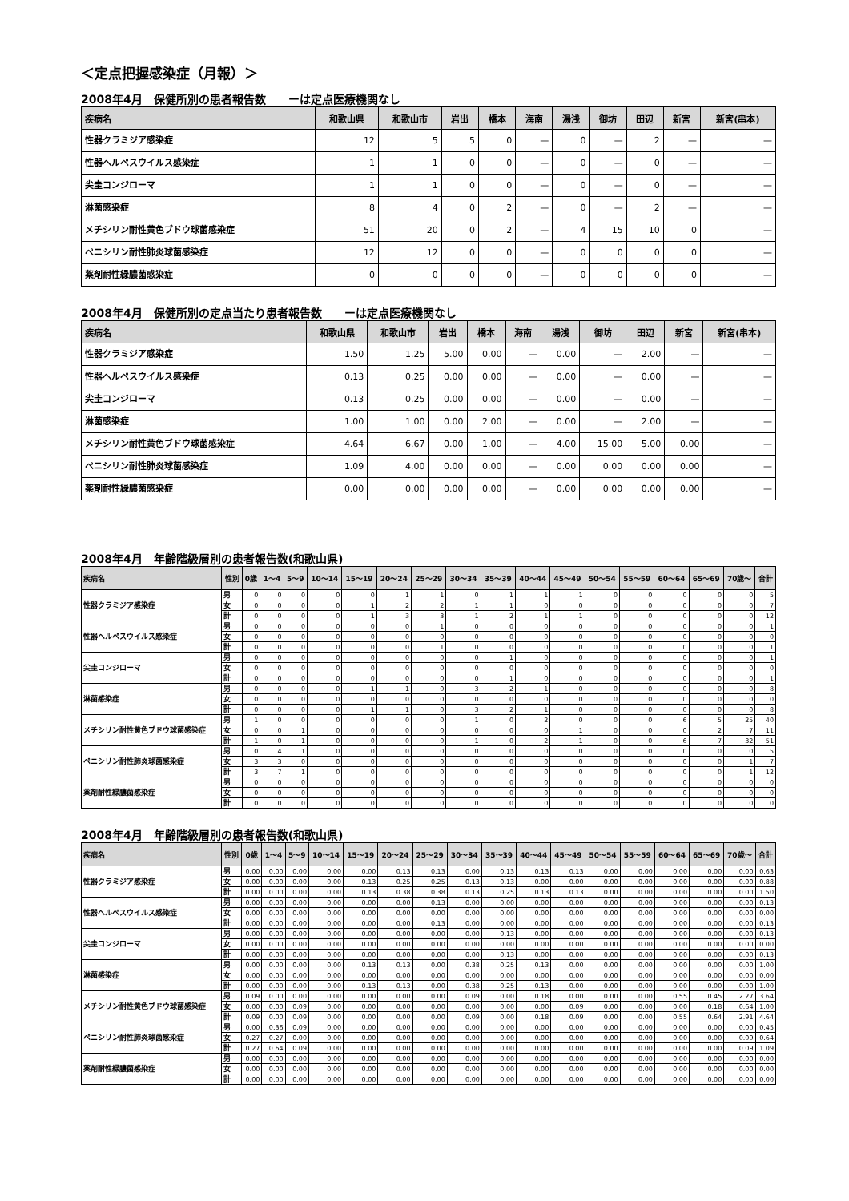＜定点把握感染症（月報）＞
2008年4月　保健所別の患者報告数　　ーは定点医療機関なし
| 疾病名 | 和歌山県 | 和歌山市 | 岩出 | 橋本 | 海南 | 湯浅 | 御坊 | 田辺 | 新宮 | 新宮(串本) |
| --- | --- | --- | --- | --- | --- | --- | --- | --- | --- | --- |
| 性器クラミジア感染症 | 12 | 5 | 5 | 0 | — | 0 | — | 2 | — | — |
| 性器ヘルペスウイルス感染症 | 1 | 1 | 0 | 0 | — | 0 | — | 0 | — | — |
| 尖圭コンジローマ | 1 | 1 | 0 | 0 | — | 0 | — | 0 | — | — |
| 淋菌感染症 | 8 | 4 | 0 | 2 | — | 0 | — | 2 | — | — |
| メチシリン耐性黄色ブドウ球菌感染症 | 51 | 20 | 0 | 2 | — | 4 | 15 | 10 | 0 | — |
| ペニシリン耐性肺炎球菌感染症 | 12 | 12 | 0 | 0 | — | 0 | 0 | 0 | 0 | — |
| 薬剤耐性緑膿菌感染症 | 0 | 0 | 0 | 0 | — | 0 | 0 | 0 | 0 | — |
2008年4月　保健所別の定点当たり患者報告数　　ーは定点医療機関なし
| 疾病名 | 和歌山県 | 和歌山市 | 岩出 | 橋本 | 海南 | 湯浅 | 御坊 | 田辺 | 新宮 | 新宮(串本) |
| --- | --- | --- | --- | --- | --- | --- | --- | --- | --- | --- |
| 性器クラミジア感染症 | 1.50 | 1.25 | 5.00 | 0.00 | — | 0.00 | — | 2.00 | — | — |
| 性器ヘルペスウイルス感染症 | 0.13 | 0.25 | 0.00 | 0.00 | — | 0.00 | — | 0.00 | — | — |
| 尖圭コンジローマ | 0.13 | 0.25 | 0.00 | 0.00 | — | 0.00 | — | 0.00 | — | — |
| 淋菌感染症 | 1.00 | 1.00 | 0.00 | 2.00 | — | 0.00 | — | 2.00 | — | — |
| メチシリン耐性黄色ブドウ球菌感染症 | 4.64 | 6.67 | 0.00 | 1.00 | — | 4.00 | 15.00 | 5.00 | 0.00 | — |
| ペニシリン耐性肺炎球菌感染症 | 1.09 | 4.00 | 0.00 | 0.00 | — | 0.00 | 0.00 | 0.00 | 0.00 | — |
| 薬剤耐性緑膿菌感染症 | 0.00 | 0.00 | 0.00 | 0.00 | — | 0.00 | 0.00 | 0.00 | 0.00 | — |
2008年4月　年齢階級層別の患者報告数(和歌山県)
| 疾病名 | 性別 | 0歳 | 1～4 | 5～9 | 10～14 | 15～19 | 20～24 | 25～29 | 30～34 | 35～39 | 40～44 | 45～49 | 50～54 | 55～59 | 60～64 | 65～69 | 70歳～ | 合計 |
| --- | --- | --- | --- | --- | --- | --- | --- | --- | --- | --- | --- | --- | --- | --- | --- | --- | --- | --- |
| 性器クラミジア感染症 | 男 | 0 | 0 | 0 | 0 | 0 | 1 | 1 | 0 | 1 | 1 | 1 | 0 | 0 | 0 | 0 | 0 | 5 |
| | 女 | 0 | 0 | 0 | 0 | 1 | 2 | 2 | 1 | 1 | 0 | 0 | 0 | 0 | 0 | 0 | 0 | 7 |
| | 計 | 0 | 0 | 0 | 0 | 1 | 3 | 3 | 1 | 2 | 1 | 1 | 0 | 0 | 0 | 0 | 0 | 12 |
| 性器ヘルペスウイルス感染症 | 男 | 0 | 0 | 0 | 0 | 0 | 0 | 1 | 0 | 0 | 0 | 0 | 0 | 0 | 0 | 0 | 0 | 1 |
| | 女 | 0 | 0 | 0 | 0 | 0 | 0 | 0 | 0 | 0 | 0 | 0 | 0 | 0 | 0 | 0 | 0 | 0 |
| | 計 | 0 | 0 | 0 | 0 | 0 | 0 | 1 | 0 | 0 | 0 | 0 | 0 | 0 | 0 | 0 | 0 | 1 |
| 尖圭コンジローマ | 男 | 0 | 0 | 0 | 0 | 0 | 0 | 0 | 0 | 1 | 0 | 0 | 0 | 0 | 0 | 0 | 0 | 1 |
| | 女 | 0 | 0 | 0 | 0 | 0 | 0 | 0 | 0 | 0 | 0 | 0 | 0 | 0 | 0 | 0 | 0 | 0 |
| | 計 | 0 | 0 | 0 | 0 | 0 | 0 | 0 | 0 | 1 | 0 | 0 | 0 | 0 | 0 | 0 | 0 | 1 |
| 淋菌感染症 | 男 | 0 | 0 | 0 | 0 | 1 | 1 | 0 | 3 | 2 | 1 | 0 | 0 | 0 | 0 | 0 | 0 | 8 |
| | 女 | 0 | 0 | 0 | 0 | 0 | 0 | 0 | 0 | 0 | 0 | 0 | 0 | 0 | 0 | 0 | 0 | 0 |
| | 計 | 0 | 0 | 0 | 0 | 1 | 1 | 0 | 3 | 2 | 1 | 0 | 0 | 0 | 0 | 0 | 0 | 8 |
| メチシリン耐性黄色ブドウ球菌感染症 | 男 | 1 | 0 | 0 | 0 | 0 | 0 | 0 | 1 | 0 | 2 | 0 | 0 | 0 | 6 | 5 | 25 | 40 |
| | 女 | 0 | 0 | 1 | 0 | 0 | 0 | 0 | 0 | 0 | 0 | 1 | 0 | 0 | 0 | 2 | 7 | 11 |
| | 計 | 1 | 0 | 1 | 0 | 0 | 0 | 0 | 1 | 0 | 2 | 1 | 0 | 0 | 6 | 7 | 32 | 51 |
| ペニシリン耐性肺炎球菌感染症 | 男 | 0 | 4 | 1 | 0 | 0 | 0 | 0 | 0 | 0 | 0 | 0 | 0 | 0 | 0 | 0 | 0 | 5 |
| | 女 | 3 | 3 | 0 | 0 | 0 | 0 | 0 | 0 | 0 | 0 | 0 | 0 | 0 | 0 | 0 | 1 | 7 |
| | 計 | 3 | 7 | 1 | 0 | 0 | 0 | 0 | 0 | 0 | 0 | 0 | 0 | 0 | 0 | 0 | 1 | 12 |
| 薬剤耐性緑膿菌感染症 | 男 | 0 | 0 | 0 | 0 | 0 | 0 | 0 | 0 | 0 | 0 | 0 | 0 | 0 | 0 | 0 | 0 | 0 |
| | 女 | 0 | 0 | 0 | 0 | 0 | 0 | 0 | 0 | 0 | 0 | 0 | 0 | 0 | 0 | 0 | 0 | 0 |
| | 計 | 0 | 0 | 0 | 0 | 0 | 0 | 0 | 0 | 0 | 0 | 0 | 0 | 0 | 0 | 0 | 0 | 0 |
2008年4月　年齢階級層別の患者報告数(和歌山県)
| 疾病名 | 性別 | 0歳 | 1～4 | 5～9 | 10～14 | 15～19 | 20～24 | 25～29 | 30～34 | 35～39 | 40～44 | 45～49 | 50～54 | 55～59 | 60～64 | 65～69 | 70歳～ | 合計 |
| --- | --- | --- | --- | --- | --- | --- | --- | --- | --- | --- | --- | --- | --- | --- | --- | --- | --- | --- |
| 性器クラミジア感染症 | 男 | 0.00 | 0.00 | 0.00 | 0.00 | 0.00 | 0.13 | 0.13 | 0.00 | 0.13 | 0.13 | 0.13 | 0.00 | 0.00 | 0.00 | 0.00 | 0.00 | 0.63 |
| | 女 | 0.00 | 0.00 | 0.00 | 0.00 | 0.13 | 0.25 | 0.25 | 0.13 | 0.13 | 0.00 | 0.00 | 0.00 | 0.00 | 0.00 | 0.00 | 0.00 | 0.88 |
| | 計 | 0.00 | 0.00 | 0.00 | 0.00 | 0.13 | 0.38 | 0.38 | 0.13 | 0.25 | 0.13 | 0.13 | 0.00 | 0.00 | 0.00 | 0.00 | 0.00 | 1.50 |
| 性器ヘルペスウイルス感染症 | 男 | 0.00 | 0.00 | 0.00 | 0.00 | 0.00 | 0.00 | 0.13 | 0.00 | 0.00 | 0.00 | 0.00 | 0.00 | 0.00 | 0.00 | 0.00 | 0.00 | 0.13 |
| | 女 | 0.00 | 0.00 | 0.00 | 0.00 | 0.00 | 0.00 | 0.00 | 0.00 | 0.00 | 0.00 | 0.00 | 0.00 | 0.00 | 0.00 | 0.00 | 0.00 | 0.00 |
| | 計 | 0.00 | 0.00 | 0.00 | 0.00 | 0.00 | 0.00 | 0.13 | 0.00 | 0.00 | 0.00 | 0.00 | 0.00 | 0.00 | 0.00 | 0.00 | 0.00 | 0.13 |
| 尖圭コンジローマ | 男 | 0.00 | 0.00 | 0.00 | 0.00 | 0.00 | 0.00 | 0.00 | 0.00 | 0.13 | 0.00 | 0.00 | 0.00 | 0.00 | 0.00 | 0.00 | 0.00 | 0.13 |
| | 女 | 0.00 | 0.00 | 0.00 | 0.00 | 0.00 | 0.00 | 0.00 | 0.00 | 0.00 | 0.00 | 0.00 | 0.00 | 0.00 | 0.00 | 0.00 | 0.00 | 0.00 |
| | 計 | 0.00 | 0.00 | 0.00 | 0.00 | 0.00 | 0.00 | 0.00 | 0.00 | 0.13 | 0.00 | 0.00 | 0.00 | 0.00 | 0.00 | 0.00 | 0.00 | 0.13 |
| 淋菌感染症 | 男 | 0.00 | 0.00 | 0.00 | 0.00 | 0.13 | 0.13 | 0.00 | 0.38 | 0.25 | 0.13 | 0.00 | 0.00 | 0.00 | 0.00 | 0.00 | 0.00 | 1.00 |
| | 女 | 0.00 | 0.00 | 0.00 | 0.00 | 0.00 | 0.00 | 0.00 | 0.00 | 0.00 | 0.00 | 0.00 | 0.00 | 0.00 | 0.00 | 0.00 | 0.00 | 0.00 |
| | 計 | 0.00 | 0.00 | 0.00 | 0.00 | 0.13 | 0.13 | 0.00 | 0.38 | 0.25 | 0.13 | 0.00 | 0.00 | 0.00 | 0.00 | 0.00 | 0.00 | 1.00 |
| メチシリン耐性黄色ブドウ球菌感染症 | 男 | 0.09 | 0.00 | 0.00 | 0.00 | 0.00 | 0.00 | 0.00 | 0.09 | 0.00 | 0.18 | 0.00 | 0.00 | 0.00 | 0.55 | 0.45 | 2.27 | 3.64 |
| | 女 | 0.00 | 0.00 | 0.09 | 0.00 | 0.00 | 0.00 | 0.00 | 0.00 | 0.00 | 0.00 | 0.09 | 0.00 | 0.00 | 0.00 | 0.18 | 0.64 | 1.00 |
| | 計 | 0.09 | 0.00 | 0.09 | 0.00 | 0.00 | 0.00 | 0.00 | 0.09 | 0.00 | 0.18 | 0.09 | 0.00 | 0.00 | 0.55 | 0.64 | 2.91 | 4.64 |
| ペニシリン耐性肺炎球菌感染症 | 男 | 0.00 | 0.36 | 0.09 | 0.00 | 0.00 | 0.00 | 0.00 | 0.00 | 0.00 | 0.00 | 0.00 | 0.00 | 0.00 | 0.00 | 0.00 | 0.00 | 0.45 |
| | 女 | 0.27 | 0.27 | 0.00 | 0.00 | 0.00 | 0.00 | 0.00 | 0.00 | 0.00 | 0.00 | 0.00 | 0.00 | 0.00 | 0.00 | 0.00 | 0.09 | 0.64 |
| | 計 | 0.27 | 0.64 | 0.09 | 0.00 | 0.00 | 0.00 | 0.00 | 0.00 | 0.00 | 0.00 | 0.00 | 0.00 | 0.00 | 0.00 | 0.00 | 0.09 | 1.09 |
| 薬剤耐性緑膿菌感染症 | 男 | 0.00 | 0.00 | 0.00 | 0.00 | 0.00 | 0.00 | 0.00 | 0.00 | 0.00 | 0.00 | 0.00 | 0.00 | 0.00 | 0.00 | 0.00 | 0.00 | 0.00 |
| | 女 | 0.00 | 0.00 | 0.00 | 0.00 | 0.00 | 0.00 | 0.00 | 0.00 | 0.00 | 0.00 | 0.00 | 0.00 | 0.00 | 0.00 | 0.00 | 0.00 | 0.00 |
| | 計 | 0.00 | 0.00 | 0.00 | 0.00 | 0.00 | 0.00 | 0.00 | 0.00 | 0.00 | 0.00 | 0.00 | 0.00 | 0.00 | 0.00 | 0.00 | 0.00 | 0.00 |